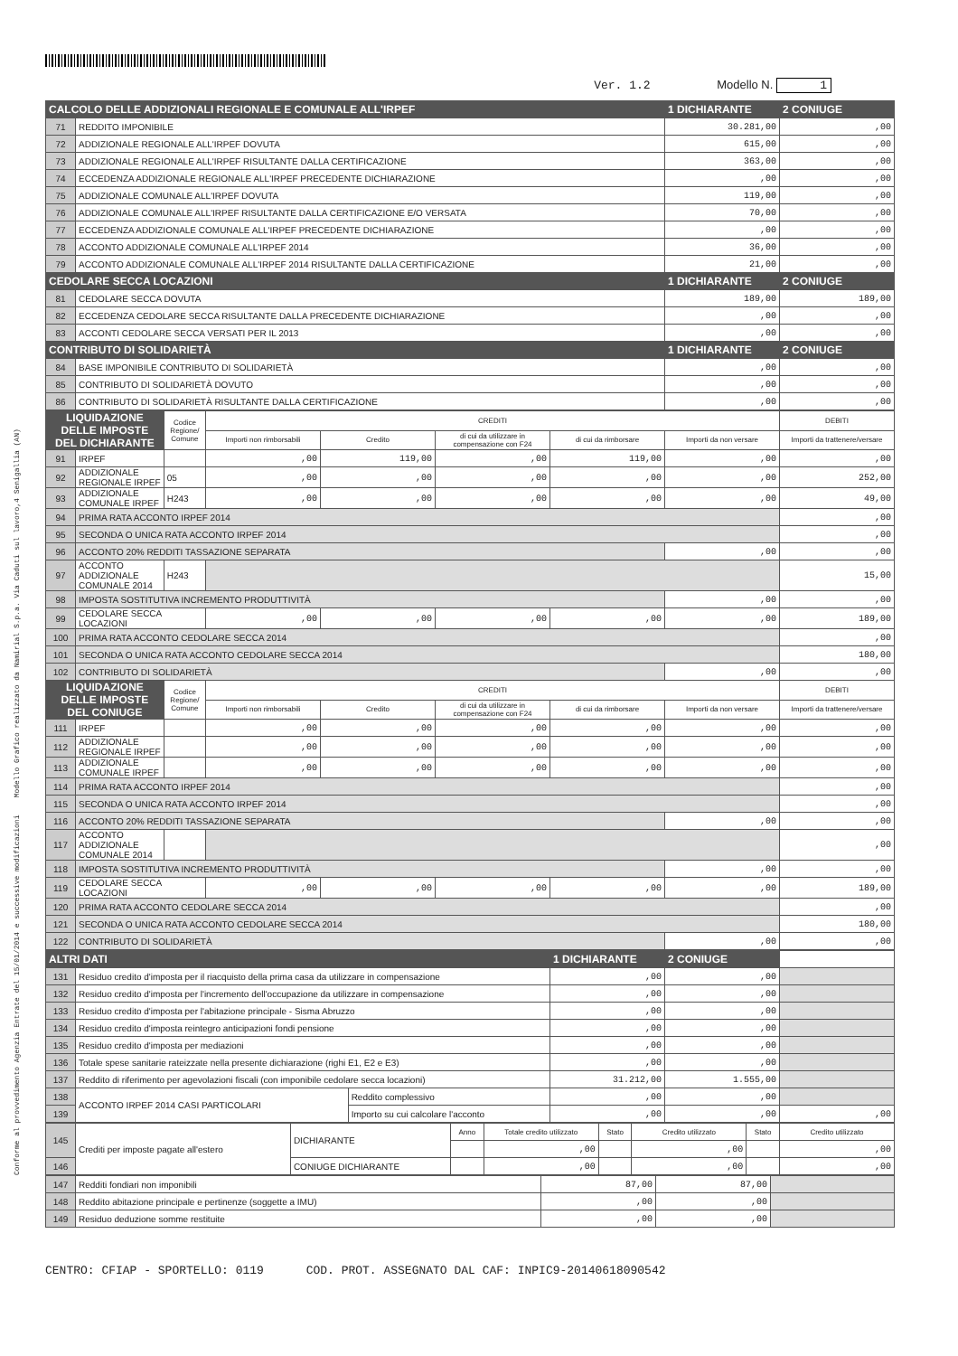Conforme al provvedimento Agenzia Entrate del 15/01/2014 e successive modificazioni Modello Grafico realizzato da Namirial S.p.a. Via Caduti sul lavoro,4 Senigallia (AN)
Ver. 1.2 Modello N. 1
| CALCOLO DELLE ADDIZIONALI REGIONALE E COMUNALE ALL'IRPEF | | 1 DICHIARANTE | 2 CONIUGE |
| 71 | REDDITO IMPONIBILE | 30.281,00 | ,00 |
| 72 | ADDIZIONALE REGIONALE ALL'IRPEF DOVUTA | 615,00 | ,00 |
| 73 | ADDIZIONALE REGIONALE ALL'IRPEF RISULTANTE DALLA CERTIFICAZIONE | 363,00 | ,00 |
| 74 | ECCEDENZA ADDIZIONALE REGIONALE ALL'IRPEF PRECEDENTE DICHIARAZIONE | ,00 | ,00 |
| 75 | ADDIZIONALE COMUNALE ALL'IRPEF DOVUTA | 119,00 | ,00 |
| 76 | ADDIZIONALE COMUNALE ALL'IRPEF RISULTANTE DALLA CERTIFICAZIONE E/O VERSATA | 70,00 | ,00 |
| 77 | ECCEDENZA ADDIZIONALE COMUNALE ALL'IRPEF PRECEDENTE DICHIARAZIONE | ,00 | ,00 |
| 78 | ACCONTO ADDIZIONALE COMUNALE ALL'IRPEF 2014 | 36,00 | ,00 |
| 79 | ACCONTO ADDIZIONALE COMUNALE ALL'IRPEF 2014 RISULTANTE DALLA CERTIFICAZIONE | 21,00 | ,00 |
| CEDOLARE SECCA LOCAZIONI | | 1 DICHIARANTE | 2 CONIUGE |
| 81 | CEDOLARE SECCA DOVUTA | 189,00 | 189,00 |
| 82 | ECCEDENZA CEDOLARE SECCA RISULTANTE DALLA PRECEDENTE DICHIARAZIONE | ,00 | ,00 |
| 83 | ACCONTI CEDOLARE SECCA VERSATI PER IL 2013 | ,00 | ,00 |
| CONTRIBUTO DI SOLIDARIETÀ | | 1 DICHIARANTE | 2 CONIUGE |
| 84 | BASE IMPONIBILE CONTRIBUTO DI SOLIDARIETÀ | ,00 | ,00 |
| 85 | CONTRIBUTO DI SOLIDARIETÀ DOVUTO | ,00 | ,00 |
| 86 | CONTRIBUTO DI SOLIDARIETÀ RISULTANTE DALLA CERTIFICAZIONE | ,00 | ,00 |
| LIQUIDAZIONE DELLE IMPOSTE DEL DICHIARANTE | | Codice Regione/ Comune | CREDITI | | | | | DEBITI |
| --- | --- | --- | --- | --- | --- | --- | --- | --- |
| | | | Importi non rimborsabili | Credito | di cui da utilizzare in compensazione con F24 | di cui da rimborsare | Importi da non versare | Importi da trattenere/versare |
| 91 | IRPEF | | ,00 | 119,00 | ,00 | 119,00 | ,00 | ,00 |
| 92 | ADDIZIONALE REGIONALE IRPEF | 05 | ,00 | ,00 | ,00 | ,00 | ,00 | 252,00 |
| 93 | ADDIZIONALE COMUNALE IRPEF | H243 | ,00 | ,00 | ,00 | ,00 | ,00 | 49,00 |
| 94 | PRIMA RATA ACCONTO IRPEF 2014 | | | | | | | ,00 |
| 95 | SECONDA O UNICA RATA ACCONTO IRPEF 2014 | | | | | | | ,00 |
| 96 | ACCONTO 20% REDDITI TASSAZIONE SEPARATA | | | | | | ,00 | ,00 |
| 97 | ACCONTO ADDIZIONALE COMUNALE 2014 | H243 | | | | | | 15,00 |
| 98 | IMPOSTA SOSTITUTIVA INCREMENTO PRODUTTIVITÀ | | | | | | ,00 | ,00 |
| 99 | CEDOLARE SECCA LOCAZIONI | | ,00 | ,00 | ,00 | ,00 | ,00 | 189,00 |
| 100 | PRIMA RATA ACCONTO CEDOLARE SECCA 2014 | | | | | | | ,00 |
| 101 | SECONDA O UNICA RATA ACCONTO CEDOLARE SECCA 2014 | | | | | | | 180,00 |
| 102 | CONTRIBUTO DI SOLIDARIETÀ | | | | | | ,00 | ,00 |
| LIQUIDAZIONE DELLE IMPOSTE DEL CONIUGE | | Codice Regione/ Comune | CREDITI | | | | | DEBITI |
| | | | Importi non rimborsabili | Credito | di cui da utilizzare in compensazione con F24 | di cui da rimborsare | Importi da non versare | Importi da trattenere/versare |
| 111 | IRPEF | | ,00 | ,00 | ,00 | ,00 | ,00 | ,00 |
| 112 | ADDIZIONALE REGIONALE IRPEF | | ,00 | ,00 | ,00 | ,00 | ,00 | ,00 |
| 113 | ADDIZIONALE COMUNALE IRPEF | | ,00 | ,00 | ,00 | ,00 | ,00 | ,00 |
| 114 | PRIMA RATA ACCONTO IRPEF 2014 | | | | | | | ,00 |
| 115 | SECONDA O UNICA RATA ACCONTO IRPEF 2014 | | | | | | | ,00 |
| 116 | ACCONTO 20% REDDITI TASSAZIONE SEPARATA | | | | | | ,00 | ,00 |
| 117 | ACCONTO ADDIZIONALE COMUNALE 2014 | | | | | | | ,00 |
| 118 | IMPOSTA SOSTITUTIVA INCREMENTO PRODUTTIVITÀ | | | | | | ,00 | ,00 |
| 119 | CEDOLARE SECCA LOCAZIONI | | ,00 | ,00 | ,00 | ,00 | ,00 | 189,00 |
| 120 | PRIMA RATA ACCONTO CEDOLARE SECCA 2014 | | | | | | | ,00 |
| 121 | SECONDA O UNICA RATA ACCONTO CEDOLARE SECCA 2014 | | | | | | | 180,00 |
| 122 | CONTRIBUTO DI SOLIDARIETÀ | | | | | | ,00 | ,00 |
| ALTRI DATI | | | 1 DICHIARANTE | 2 CONIUGE | |
| 131 | Residuo credito d'imposta per il riacquisto della prima casa da utilizzare in compensazione | | ,00 | ,00 | |
| 132 | Residuo credito d'imposta per l'incremento dell'occupazione da utilizzare in compensazione | | ,00 | ,00 | |
| 133 | Residuo credito d'imposta per l'abitazione principale - Sisma Abruzzo | | ,00 | ,00 | |
| 134 | Residuo credito d'imposta reintegro anticipazioni fondi pensione | | ,00 | ,00 | |
| 135 | Residuo credito d'imposta per mediazioni | | ,00 | ,00 | |
| 136 | Totale spese sanitarie rateizzate nella presente dichiarazione (righi E1, E2 e E3) | | ,00 | ,00 | |
| 137 | Reddito di riferimento per agevolazioni fiscali (con imponibile cedolare secca locazioni) | | 31.212,00 | 1.555,00 | |
| 138 | ACCONTO IRPEF 2014 CASI PARTICOLARI | Reddito complessivo | ,00 | ,00 | |
| 139 | | Importo su cui calcolare l'acconto | ,00 | ,00 | ,00 |
| 145 | Crediti per imposte pagate all'estero | DICHIARANTE | Anno | Totale credito utilizzato | Stato | Credito utilizzato | Stato | Credito utilizzato |
| | | | | ,00 | | ,00 | | ,00 |
| 146 | | CONIUGE DICHIARANTE | | ,00 | | ,00 | | ,00 |
| 147 | Redditi fondiari non imponibili | 87,00 | 87,00 | |
| 148 | Reddito abitazione principale e pertinenze (soggette a IMU) | ,00 | ,00 | |
| 149 | Residuo deduzione somme restituite | ,00 | ,00 | |
CENTRO: CFIAP - SPORTELLO: 0119 COD. PROT. ASSEGNATO DAL CAF: INPIC9-20140618090542